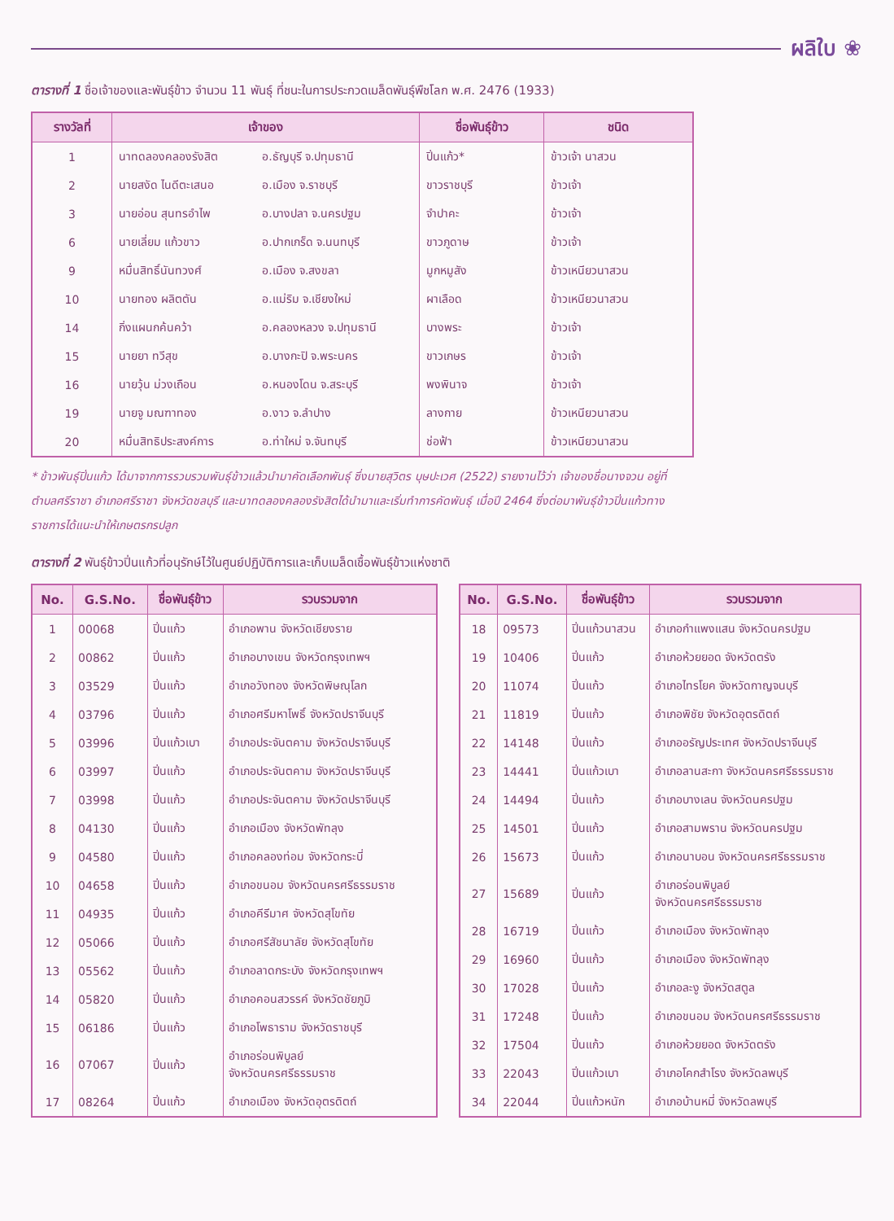ผลิใบ ❀
ตารางที่ 1 ชื่อเจ้าของและพันธุ์ข้าว จำนวน 11 พันธุ์ ที่ชนะในการประกวดเมล็ดพันธุ์พืชโลก พ.ศ. 2476 (1933)
| รางวัลที่ | เจ้าของ | | ชื่อพันธุ์ข้าว | ชนิด |
| --- | --- | --- | --- | --- |
| 1 | นาทดลองคลองรังสิต | อ.ธัญบุรี จ.ปทุมธานี | ปิ่นแก้ว* | ข้าวเจ้า นาสวน |
| 2 | นายสงัด ไนดีตะเสนอ | อ.เมือง จ.ราชบุรี | ขาวราชบุรี | ข้าวเจ้า |
| 3 | นายอ่อน สุนทรอำไพ | อ.บางปลา จ.นครปฐม | จำปาคะ | ข้าวเจ้า |
| 6 | นายเลี่ยม แก้วขาว | อ.ปากเกร็ด จ.นนทบุรี | ขาวภูดาษ | ข้าวเจ้า |
| 9 | หมื่นสิทธิ์นันทวงศ์ | อ.เมือง จ.สงขลา | มูกหมูสัง | ข้าวเหนียวนาสวน |
| 10 | นายทอง ผลิตตัน | อ.แม่ริม จ.เชียงใหม่ | ผาเลือด | ข้าวเหนียวนาสวน |
| 14 | กิ่งแผนกค้นคว้า | อ.คลองหลวง จ.ปทุมธานี | บางพระ | ข้าวเจ้า |
| 15 | นายยา ทวีสุข | อ.บางกะปิ จ.พระนคร | ขาวเกษร | ข้าวเจ้า |
| 16 | นายวุ้น ม่วงเถือน | อ.หนองโดน จ.สระบุรี | พงพินาจ | ข้าวเจ้า |
| 19 | นายจู มณฑาทอง | อ.งาว จ.ลำปาง | ลางกาย | ข้าวเหนียวนาสวน |
| 20 | หมื่นสิทธิประสงค์การ | อ.ท่าใหม่ จ.จันทบุรี | ช่อฟ้า | ข้าวเหนียวนาสวน |
* ข้าวพันธุ์ปิ่นแก้ว ได้มาจากการรวบรวมพันธุ์ข้าวแล้วนำมาคัดเลือกพันธุ์ ซึ่งนายสุวิตร บุษปะเวศ (2522) รายงานไว้ว่า เจ้าของชื่อนางจวน อยู่ที่ ตำบลศรีราชา อำเภอศรีราชา จังหวัดชลบุรี และนาทดลองคลองรังสิตได้นำมาและเริ่มทำการคัดพันธุ์ เมื่อปี 2464 ซึ่งต่อมาพันธุ์ข้าวปิ่นแก้วทางราชการได้แนะนำให้เกษตรกรปลูก
ตารางที่ 2 พันธุ์ข้าวปิ่นแก้วที่อนุรักษ์ไว้ในศูนย์ปฏิบัติการและเก็บเมล็ดเชื้อพันธุ์ข้าวแห่งชาติ
| No. | G.S.No. | ชื่อพันธุ์ข้าว | รวบรวมจาก |
| --- | --- | --- | --- |
| 1 | 00068 | ปิ่นแก้ว | อำเภอพาน จังหวัดเชียงราย |
| 2 | 00862 | ปิ่นแก้ว | อำเภอบางเขน จังหวัดกรุงเทพฯ |
| 3 | 03529 | ปิ่นแก้ว | อำเภอวังทอง จังหวัดพิษณุโลก |
| 4 | 03796 | ปิ่นแก้ว | อำเภอศรีมหาโพธิ์ จังหวัดปราจีนบุรี |
| 5 | 03996 | ปิ่นแก้วเบา | อำเภอประจันตคาม จังหวัดปราจีนบุรี |
| 6 | 03997 | ปิ่นแก้ว | อำเภอประจันตคาม จังหวัดปราจีนบุรี |
| 7 | 03998 | ปิ่นแก้ว | อำเภอประจันตคาม จังหวัดปราจีนบุรี |
| 8 | 04130 | ปิ่นแก้ว | อำเภอเมือง จังหวัดพัทลุง |
| 9 | 04580 | ปิ่นแก้ว | อำเภอคลองท่อม จังหวัดกระบี่ |
| 10 | 04658 | ปิ่นแก้ว | อำเภอขนอม จังหวัดนครศรีธรรมราช |
| 11 | 04935 | ปิ่นแก้ว | อำเภอคีรีมาศ จังหวัดสุโขทัย |
| 12 | 05066 | ปิ่นแก้ว | อำเภอศรีสัชนาลัย จังหวัดสุโขทัย |
| 13 | 05562 | ปิ่นแก้ว | อำเภอลาดกระบัง จังหวัดกรุงเทพฯ |
| 14 | 05820 | ปิ่นแก้ว | อำเภอคอนสวรรค์ จังหวัดชัยภูมิ |
| 15 | 06186 | ปิ่นแก้ว | อำเภอโพธาราม จังหวัดราชบุรี |
| 16 | 07067 | ปิ่นแก้ว | อำเภอร่อนพิบูลย์ จังหวัดนครศรีธรรมราช |
| 17 | 08264 | ปิ่นแก้ว | อำเภอเมือง จังหวัดอุตรดิตถ์ |
| No. | G.S.No. | ชื่อพันธุ์ข้าว | รวบรวมจาก |
| --- | --- | --- | --- |
| 18 | 09573 | ปิ่นแก้วนาสวน | อำเภอกำแพงแสน จังหวัดนครปฐม |
| 19 | 10406 | ปิ่นแก้ว | อำเภอห้วยยอด จังหวัดตรัง |
| 20 | 11074 | ปิ่นแก้ว | อำเภอไทรโยค จังหวัดกาญจนบุรี |
| 21 | 11819 | ปิ่นแก้ว | อำเภอพิชัย จังหวัดอุตรดิตถ์ |
| 22 | 14148 | ปิ่นแก้ว | อำเภออรัญประเทศ จังหวัดปราจีนบุรี |
| 23 | 14441 | ปิ่นแก้วเบา | อำเภอลานสะกา จังหวัดนครศรีธรรมราช |
| 24 | 14494 | ปิ่นแก้ว | อำเภอบางเลน จังหวัดนครปฐม |
| 25 | 14501 | ปิ่นแก้ว | อำเภอสามพราน จังหวัดนครปฐม |
| 26 | 15673 | ปิ่นแก้ว | อำเภอนาบอน จังหวัดนครศรีธรรมราช |
| 27 | 15689 | ปิ่นแก้ว | อำเภอร่อนพิบูลย์ จังหวัดนครศรีธรรมราช |
| 28 | 16719 | ปิ่นแก้ว | อำเภอเมือง จังหวัดพัทลุง |
| 29 | 16960 | ปิ่นแก้ว | อำเภอเมือง จังหวัดพัทลุง |
| 30 | 17028 | ปิ่นแก้ว | อำเภอละงู จังหวัดสตูล |
| 31 | 17248 | ปิ่นแก้ว | อำเภอขนอม จังหวัดนครศรีธรรมราช |
| 32 | 17504 | ปิ่นแก้ว | อำเภอห้วยยอด จังหวัดตรัง |
| 33 | 22043 | ปิ่นแก้วเบา | อำเภอโคกสำโรง จังหวัดลพบุรี |
| 34 | 22044 | ปิ่นแก้วหนัก | อำเภอบ้านหมี่ จังหวัดลพบุรี |